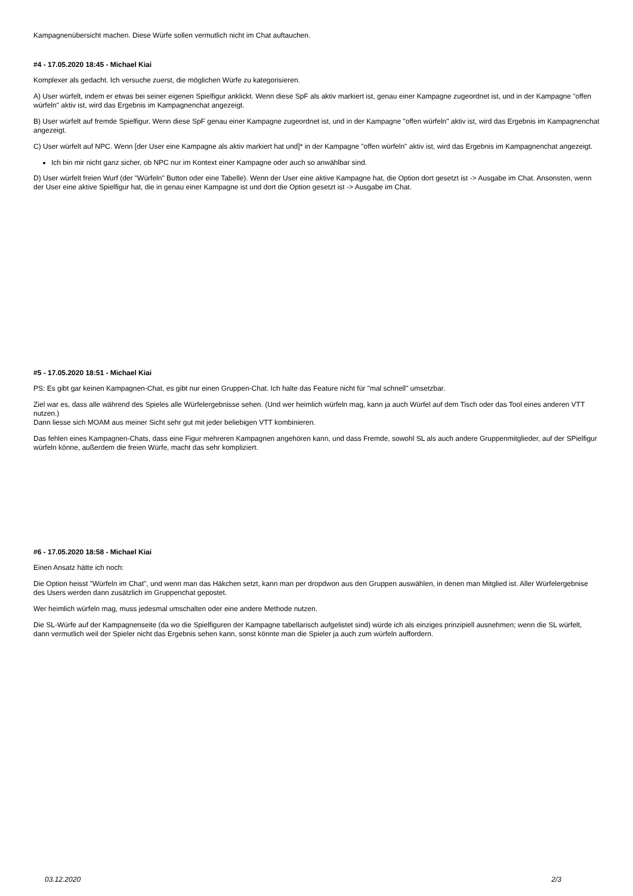Kampagnenübersicht machen. Diese Würfe sollen vermutlich nicht im Chat auftauchen.
#4 - 17.05.2020 18:45 - Michael Kiai
Komplexer als gedacht. Ich versuche zuerst, die möglichen Würfe zu kategorisieren.
A) User würfelt, indem er etwas bei seiner eigenen Spielfigur anklickt. Wenn diese SpF als aktiv markiert ist, genau einer Kampagne zugeordnet ist, und in der Kampagne "offen würfeln" aktiv ist, wird das Ergebnis im Kampagnenchat angezeigt.
B) User würfelt auf fremde Spielfigur. Wenn diese SpF genau einer Kampagne zugeordnet ist, und in der Kampagne "offen würfeln" aktiv ist, wird das Ergebnis im Kampagnenchat angezeigt.
C) User würfelt auf NPC. Wenn [der User eine Kampagne als aktiv markiert hat und]* in der Kampagne "offen würfeln" aktiv ist, wird das Ergebnis im Kampagnenchat angezeigt.
Ich bin mir nicht ganz sicher, ob NPC nur im Kontext einer Kampagne oder auch so anwählbar sind.
D) User würfelt freien Wurf (der "Würfeln" Button oder eine Tabelle). Wenn der User eine aktive Kampagne hat, die Option dort gesetzt ist -> Ausgabe im Chat. Ansonsten, wenn der User eine aktive Spielfigur hat, die in genau einer Kampagne ist und dort die Option gesetzt ist -> Ausgabe im Chat.
#5 - 17.05.2020 18:51 - Michael Kiai
PS: Es gibt gar keinen Kampagnen-Chat, es gibt nur einen Gruppen-Chat. Ich halte das Feature nicht für "mal schnell" umsetzbar.
Ziel war es, dass alle während des Spieles alle Würfelergebnisse sehen. (Und wer heimlich würfeln mag, kann ja auch Würfel auf dem Tisch oder das Tool eines anderen VTT nutzen.)
Dann liesse sich MOAM aus meiner Sicht sehr gut mit jeder beliebigen VTT kombinieren.
Das fehlen eines Kampagnen-Chats, dass eine Figur mehreren Kampagnen angehören kann, und dass Fremde, sowohl SL als auch andere Gruppenmitglieder, auf der SPielfigur würfeln könne, außerdem die freien Würfe, macht das sehr kompliziert.
#6 - 17.05.2020 18:58 - Michael Kiai
Einen Ansatz hätte ich noch:
Die Option heisst "Würfeln im Chat", und wenn man das Häkchen setzt, kann man per dropdwon aus den Gruppen auswählen, in denen man Mitglied ist. Aller Würfelergebnise des Users werden dann zusätzlich im Gruppenchat gepostet.
Wer heimlich würfeln mag, muss jedesmal umschalten oder eine andere Methode nutzen.
Die SL-Würfe auf der Kampagnenseite (da wo die Spielfiguren der Kampagne tabellarisch aufgelistet sind) würde ich als einziges prinzipiell ausnehmen; wenn die SL würfelt, dann vermutlich weil der Spieler nicht das Ergebnis sehen kann, sonst könnte man die Spieler ja auch zum würfeln auffordern.
03.12.2020 2/3